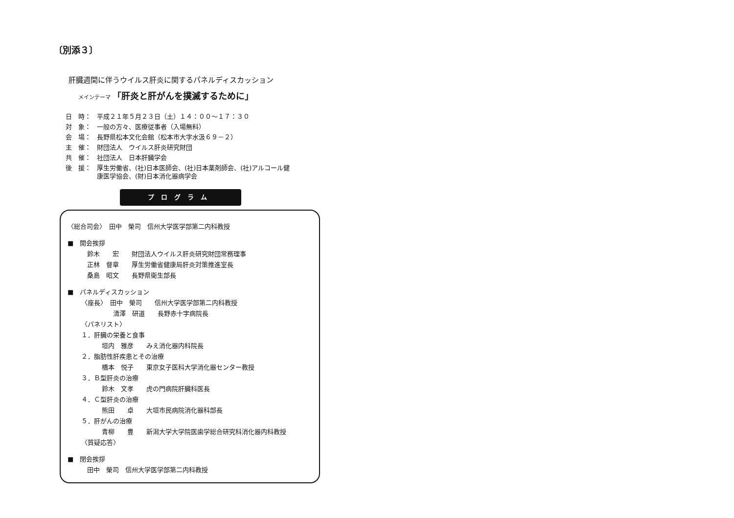〔別添３〕
肝臓週間に伴うウイルス肝炎に関するパネルディスカッション
メインテーマ 「肝炎と肝がんを撲滅するために」
| 日 時： | 平成２１年５月２３日（土）１４：００～１７：３０ |
| 対 象： | 一般の方々、医療従事者（入場無料） |
| 会 場： | 長野県松本文化会館（松本市大字水汲６９－２） |
| 主 催： | 財団法人 ウイルス肝炎研究財団 |
| 共 催： | 社団法人 日本肝臓学会 |
| 後 援： | 厚生労働省、(社)日本医師会、(社)日本薬剤師会、(社)アルコール健 康医学協会、(財)日本消化器病学会 |
プログラム
〈総合司会〉　田中　榮司　信州大学医学部第二内科教授
■　開会挨拶
鈴木　　宏　　財団法人ウイルス肝炎研究財団常務理事
正林　督章　　厚生労働省健康局肝炎対策推進室長
桑島　昭文　　長野県衛生部長
■　パネルディスカッション
〈座長〉　田中　榮司　　信州大学医学部第二内科教授
　　　　　清澤　研道　　長野赤十字病院長
〈パネリスト〉
１．肝臓の栄養と食事
垣内　雅彦　　みえ消化器内科院長
２．脂肪性肝疾患とその治療
橋本　悦子　　東京女子医科大学消化器センター教授
３．Ｂ型肝炎の治療
鈴木　文孝　　虎の門病院肝臓科医長
４．Ｃ型肝炎の治療
熊田　　卓　　大垣市民病院消化器科部長
５．肝がんの治療
青柳　　豊　　新潟大学大学院医歯学総合研究科消化器内科教授
〈質疑応答〉
■　閉会挨拶
田中　榮司　信州大学医学部第二内科教授